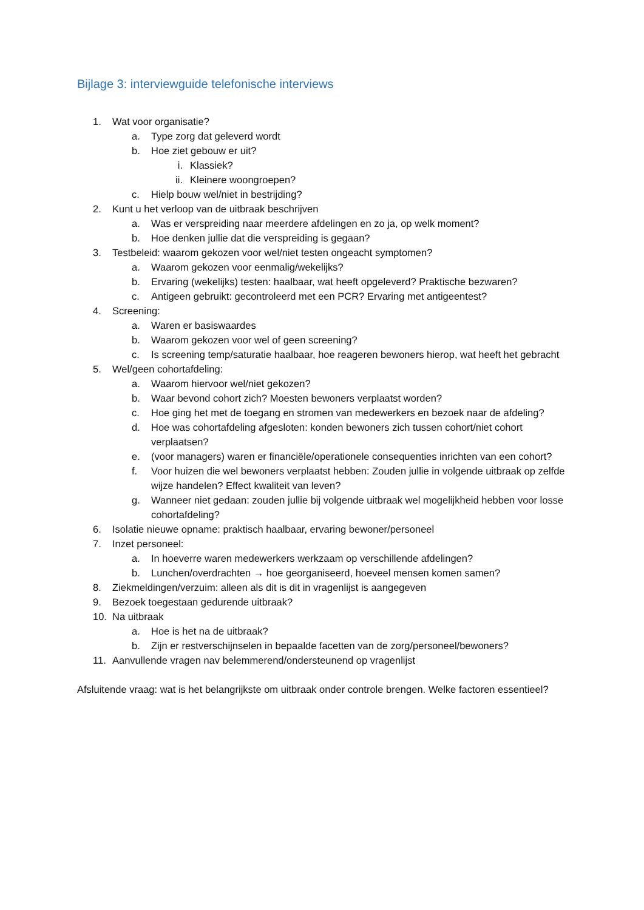Bijlage 3: interviewguide telefonische interviews
1. Wat voor organisatie?
a. Type zorg dat geleverd wordt
b. Hoe ziet gebouw er uit?
i. Klassiek?
ii. Kleinere woongroepen?
c. Hielp bouw wel/niet in bestrijding?
2. Kunt u het verloop van de uitbraak beschrijven
a. Was er verspreiding naar meerdere afdelingen en zo ja, op welk moment?
b. Hoe denken jullie dat die verspreiding is gegaan?
3. Testbeleid: waarom gekozen voor wel/niet testen ongeacht symptomen?
a. Waarom gekozen voor eenmalig/wekelijks?
b. Ervaring (wekelijks) testen: haalbaar, wat heeft opgeleverd? Praktische bezwaren?
c. Antigeen gebruikt: gecontroleerd met een PCR? Ervaring met antigeentest?
4. Screening:
a. Waren er basiswaardes
b. Waarom gekozen voor wel of geen screening?
c. Is screening temp/saturatie haalbaar, hoe reageren bewoners hierop, wat heeft het gebracht
5. Wel/geen cohortafdeling:
a. Waarom hiervoor wel/niet gekozen?
b. Waar bevond cohort zich? Moesten bewoners verplaatst worden?
c. Hoe ging het met de toegang en stromen van medewerkers en bezoek naar de afdeling?
d. Hoe was cohortafdeling afgesloten: konden bewoners zich tussen cohort/niet cohort verplaatsen?
e. (voor managers) waren er financiële/operationele consequenties inrichten van een cohort?
f. Voor huizen die wel bewoners verplaatst hebben: Zouden jullie in volgende uitbraak op zelfde wijze handelen? Effect kwaliteit van leven?
g. Wanneer niet gedaan: zouden jullie bij volgende uitbraak wel mogelijkheid hebben voor losse cohortafdeling?
6. Isolatie nieuwe opname: praktisch haalbaar, ervaring bewoner/personeel
7. Inzet personeel:
a. In hoeverre waren medewerkers werkzaam op verschillende afdelingen?
b. Lunchen/overdrachten → hoe georganiseerd, hoeveel mensen komen samen?
8. Ziekmeldingen/verzuim: alleen als dit is dit in vragenlijst is aangegeven
9. Bezoek toegestaan gedurende uitbraak?
10. Na uitbraak
a. Hoe is het na de uitbraak?
b. Zijn er restverschijnselen in bepaalde facetten van de zorg/personeel/bewoners?
11. Aanvullende vragen nav belemmerend/ondersteunend op vragenlijst
Afsluitende vraag: wat is het belangrijkste om uitbraak onder controle brengen. Welke factoren essentieel?